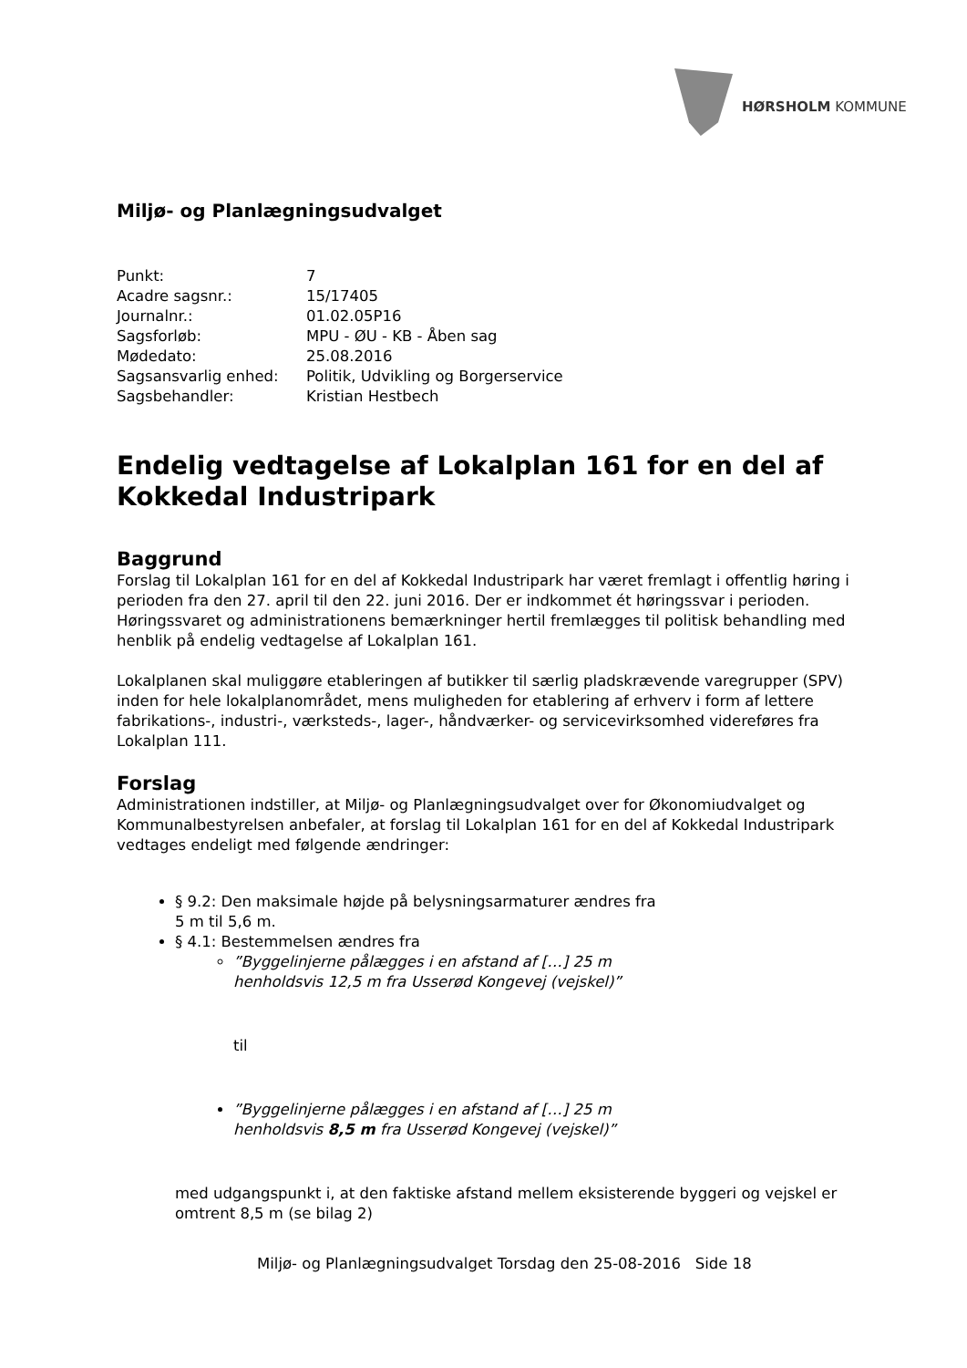HØRSHOLM KOMMUNE
Miljø- og Planlægningsudvalget
| Punkt: | 7 |
| Acadre sagsnr.: | 15/17405 |
| Journalnr.: | 01.02.05P16 |
| Sagsforløb: | MPU - ØU - KB - Åben sag |
| Mødedato: | 25.08.2016 |
| Sagsansvarlig enhed: | Politik, Udvikling og Borgerservice |
| Sagsbehandler: | Kristian Hestbech |
Endelig vedtagelse af Lokalplan 161 for en del af Kokkedal Industripark
Baggrund
Forslag til Lokalplan 161 for en del af Kokkedal Industripark har været fremlagt i offentlig høring i perioden fra den 27. april til den 22. juni 2016. Der er indkommet ét høringssvar i perioden. Høringssvaret og administrationens bemærkninger hertil fremlægges til politisk behandling med henblik på endelig vedtagelse af Lokalplan 161.
Lokalplanen skal muliggøre etableringen af butikker til særlig pladskrævende varegrupper (SPV) inden for hele lokalplanområdet, mens muligheden for etablering af erhverv i form af lettere fabrikations-, industri-, værksteds-, lager-, håndværker- og servicevirksomhed videreføres fra Lokalplan 111.
Forslag
Administrationen indstiller, at Miljø- og Planlægningsudvalget over for Økonomiudvalget og Kommunalbestyrelsen anbefaler, at forslag til Lokalplan 161 for en del af Kokkedal Industripark vedtages endeligt med følgende ændringer:
§ 9.2: Den maksimale højde på belysningsarmaturer ændres fra
5 m til 5,6 m.
§ 4.1: Bestemmelsen ændres fra
”Byggelinjerne pålægges i en afstand af […] 25 m
henholdsvis 12,5 m fra Usserød Kongevej (vejskel)”
til
”Byggelinjerne pålægges i en afstand af […] 25 m
henholdsvis 8,5 m fra Usserød Kongevej (vejskel)”
med udgangspunkt i, at den faktiske afstand mellem eksisterende byggeri og vejskel er omtrent 8,5 m (se bilag 2)
Miljø- og Planlægningsudvalget Torsdag den 25-08-2016 Side 18